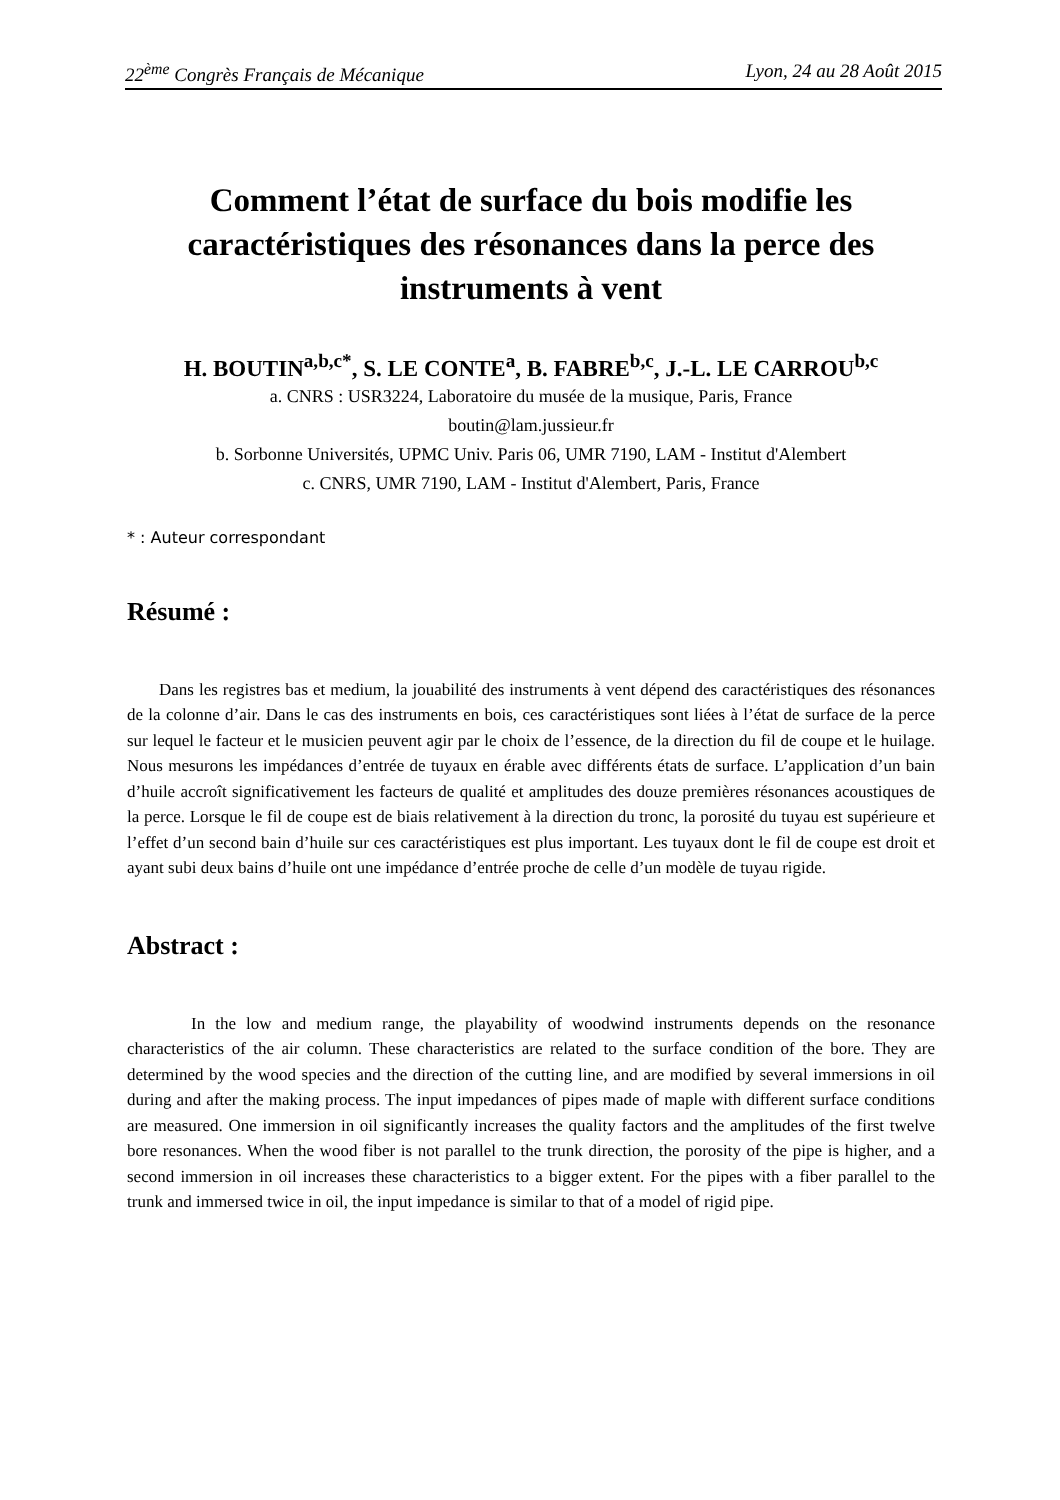22<sup>ème</sup> Congrès Français de Mécanique Lyon, 24 au 28 Août 2015
Comment l’état de surface du bois modifie les caractéristiques des résonances dans la perce des instruments à vent
H. BOUTIN<sup>a,b,c*</sup>, S. LE CONTE<sup>a</sup>, B. FABRE<sup>b,c</sup>, J.-L. LE CARROU<sup>b,c</sup>
a. CNRS : USR3224, Laboratoire du musée de la musique, Paris, France
boutin@lam.jussieur.fr
b. Sorbonne Universités, UPMC Univ. Paris 06, UMR 7190, LAM - Institut d'Alembert
c. CNRS, UMR 7190, LAM - Institut d'Alembert, Paris, France
* : Auteur correspondant
Résumé :
Dans les registres bas et medium, la jouabilité des instruments à vent dépend des caractéristiques des résonances de la colonne d’air. Dans le cas des instruments en bois, ces caractéristiques sont liées à l’état de surface de la perce sur lequel le facteur et le musicien peuvent agir par le choix de l’essence, de la direction du fil de coupe et le huilage. Nous mesurons les impédances d’entrée de tuyaux en érable avec différents états de surface. L’application d’un bain d’huile accroît significativement les facteurs de qualité et amplitudes des douze premières résonances acoustiques de la perce. Lorsque le fil de coupe est de biais relativement à la direction du tronc, la porosité du tuyau est supérieure et l’effet d’un second bain d’huile sur ces caractéristiques est plus important. Les tuyaux dont le fil de coupe est droit et ayant subi deux bains d’huile ont une impédance d’entrée proche de celle d’un modèle de tuyau rigide.
Abstract :
In the low and medium range, the playability of woodwind instruments depends on the resonance characteristics of the air column. These characteristics are related to the surface condition of the bore. They are determined by the wood species and the direction of the cutting line, and are modified by several immersions in oil during and after the making process. The input impedances of pipes made of maple with different surface conditions are measured. One immersion in oil significantly increases the quality factors and the amplitudes of the first twelve bore resonances. When the wood fiber is not parallel to the trunk direction, the porosity of the pipe is higher, and a second immersion in oil increases these characteristics to a bigger extent. For the pipes with a fiber parallel to the trunk and immersed twice in oil, the input impedance is similar to that of a model of rigid pipe.